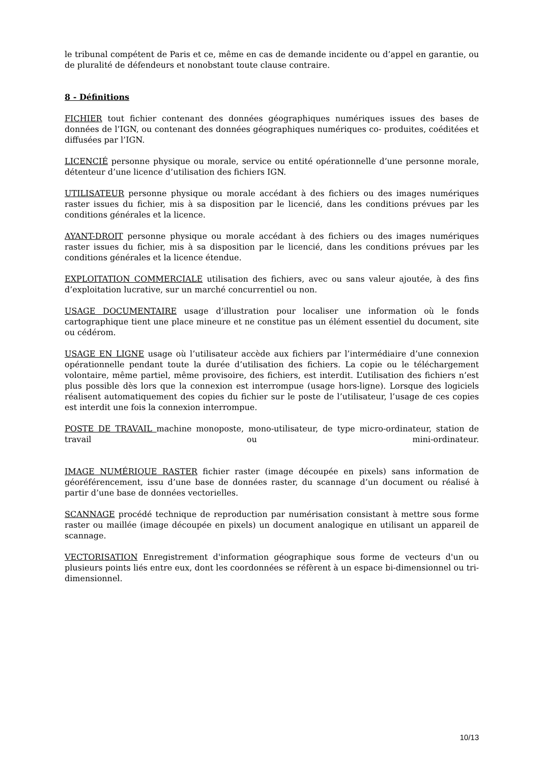le tribunal compétent de Paris et ce, même en cas de demande incidente ou d’appel en garantie, ou de pluralité de défendeurs et nonobstant toute clause contraire.
8 - Définitions
FICHIER tout fichier contenant des données géographiques numériques issues des bases de données de l’IGN, ou contenant des données géographiques numériques co- produites, coéditées et diffusées par l’IGN.
LICENCIÉ personne physique ou morale, service ou entité opérationnelle d’une personne morale, détenteur d’une licence d’utilisation des fichiers IGN.
UTILISATEUR personne physique ou morale accédant à des fichiers ou des images numériques raster issues du fichier, mis à sa disposition par le licencié, dans les conditions prévues par les conditions générales et la licence.
AYANT-DROIT personne physique ou morale accédant à des fichiers ou des images numériques raster issues du fichier, mis à sa disposition par le licencié, dans les conditions prévues par les conditions générales et la licence étendue.
EXPLOITATION COMMERCIALE utilisation des fichiers, avec ou sans valeur ajoutée, à des fins d’exploitation lucrative, sur un marché concurrentiel ou non.
USAGE DOCUMENTAIRE usage d’illustration pour localiser une information où le fonds cartographique tient une place mineure et ne constitue pas un élément essentiel du document, site ou cédérom.
USAGE EN LIGNE usage où l’utilisateur accède aux fichiers par l’intermédiaire d’une connexion opérationnelle pendant toute la durée d’utilisation des fichiers. La copie ou le téléchargement volontaire, même partiel, même provisoire, des fichiers, est interdit. L’utilisation des fichiers n’est plus possible dès lors que la connexion est interrompue (usage hors-ligne). Lorsque des logiciels réalisent automatiquement des copies du fichier sur le poste de l’utilisateur, l’usage de ces copies est interdit une fois la connexion interrompue.
POSTE DE TRAVAIL machine monoposte, mono-utilisateur, de type micro-ordinateur, station de travail ou mini-ordinateur.
IMAGE NUMÉRIQUE RASTER fichier raster (image découpée en pixels) sans information de géoréférencement, issu d’une base de données raster, du scannage d’un document ou réalisé à partir d’une base de données vectorielles.
SCANNAGE procédé technique de reproduction par numérisation consistant à mettre sous forme raster ou maillée (image découpée en pixels) un document analogique en utilisant un appareil de scannage.
VECTORISATION Enregistrement d'information géographique sous forme de vecteurs d'un ou plusieurs points liés entre eux, dont les coordonnées se réfèrent à un espace bi-dimensionnel ou tri-dimensionnel.
10/13